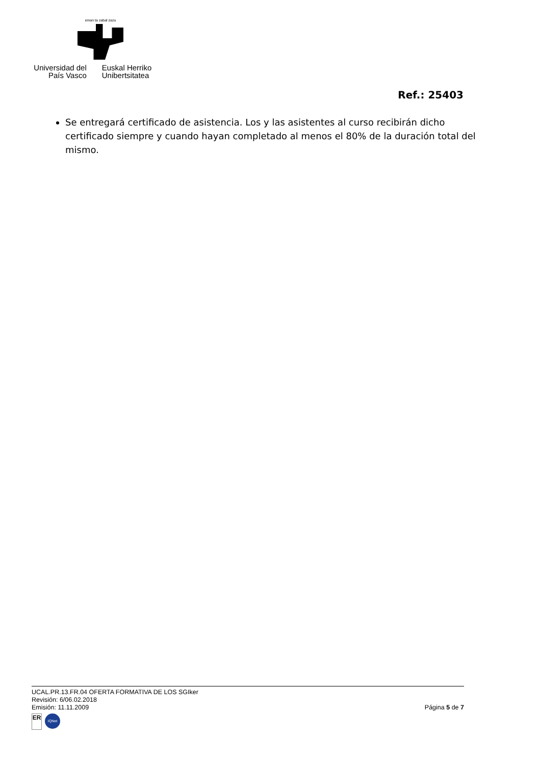eman ta zabal zazu
Universidad del País Vasco
Euskal Herriko Unibertsitatea
Ref.: 25403
Se entregará certificado de asistencia. Los y las asistentes al curso recibirán dicho certificado siempre y cuando hayan completado al menos el 80% de la duración total del mismo.
UCAL.PR.13.FR.04 OFERTA FORMATIVA DE LOS SGIker
Revisión: 6/06.02.2018
Emisión: 11.11.2009 Página 5 de 7
ER
IQNet